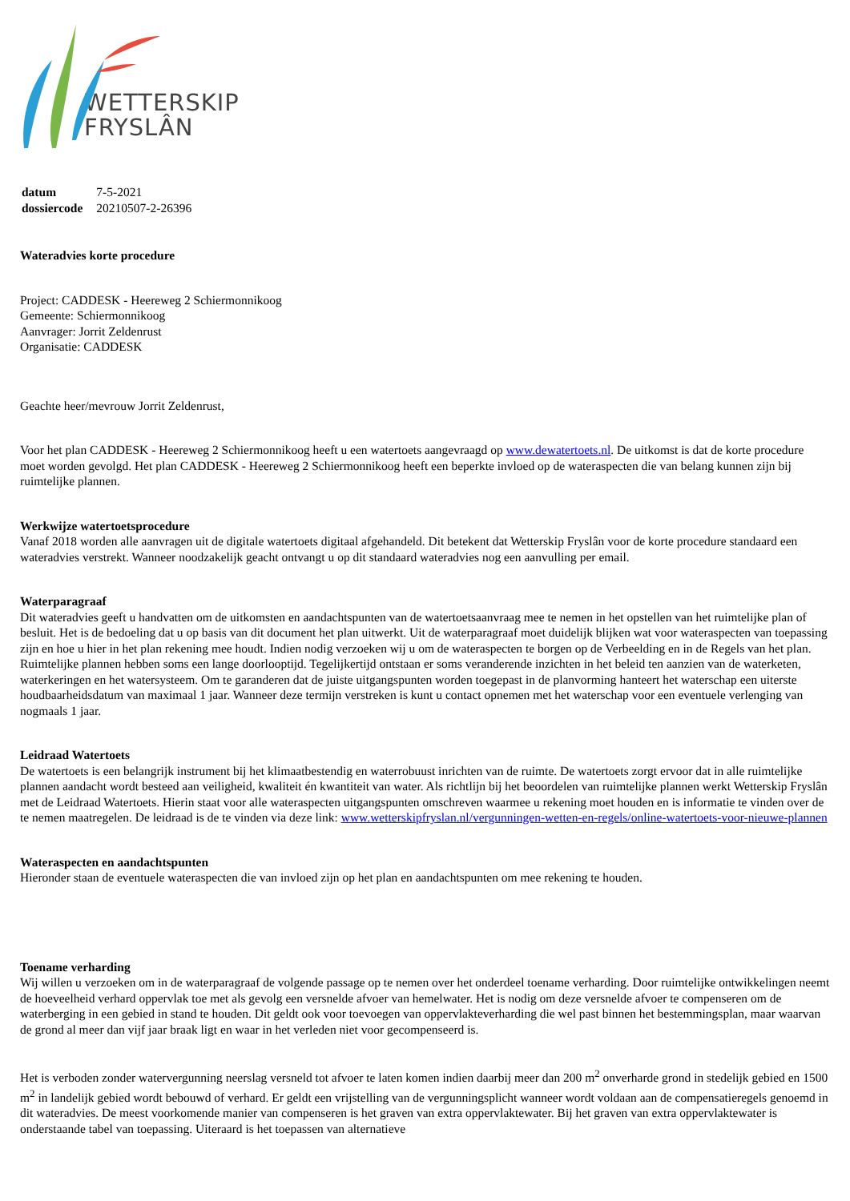WETTERSKIP
FRYSLÂN
| datum | 7-5-2021 |
| dossiercode | 20210507-2-26396 |
Wateradvies korte procedure
Project: CADDESK - Heereweg 2 Schiermonnikoog
Gemeente: Schiermonnikoog
Aanvrager: Jorrit Zeldenrust
Organisatie: CADDESK
Geachte heer/mevrouw Jorrit Zeldenrust,
Voor het plan CADDESK - Heereweg 2 Schiermonnikoog heeft u een watertoets aangevraagd op www.dewatertoets.nl. De uitkomst is dat de korte procedure moet worden gevolgd. Het plan CADDESK - Heereweg 2 Schiermonnikoog heeft een beperkte invloed op de wateraspecten die van belang kunnen zijn bij ruimtelijke plannen.
Werkwijze watertoetsprocedure
Vanaf 2018 worden alle aanvragen uit de digitale watertoets digitaal afgehandeld. Dit betekent dat Wetterskip Fryslân voor de korte procedure standaard een wateradvies verstrekt. Wanneer noodzakelijk geacht ontvangt u op dit standaard wateradvies nog een aanvulling per email.
Waterparagraaf
Dit wateradvies geeft u handvatten om de uitkomsten en aandachtspunten van de watertoetsaanvraag mee te nemen in het opstellen van het ruimtelijke plan of besluit. Het is de bedoeling dat u op basis van dit document het plan uitwerkt. Uit de waterparagraaf moet duidelijk blijken wat voor wateraspecten van toepassing zijn en hoe u hier in het plan rekening mee houdt. Indien nodig verzoeken wij u om de wateraspecten te borgen op de Verbeelding en in de Regels van het plan. Ruimtelijke plannen hebben soms een lange doorlooptijd. Tegelijkertijd ontstaan er soms veranderende inzichten in het beleid ten aanzien van de waterketen, waterkeringen en het watersysteem. Om te garanderen dat de juiste uitgangspunten worden toegepast in de planvorming hanteert het waterschap een uiterste houdbaarheidsdatum van maximaal 1 jaar. Wanneer deze termijn verstreken is kunt u contact opnemen met het waterschap voor een eventuele verlenging van nogmaals 1 jaar.
Leidraad Watertoets
De watertoets is een belangrijk instrument bij het klimaatbestendig en waterrobuust inrichten van de ruimte. De watertoets zorgt ervoor dat in alle ruimtelijke plannen aandacht wordt besteed aan veiligheid, kwaliteit én kwantiteit van water. Als richtlijn bij het beoordelen van ruimtelijke plannen werkt Wetterskip Fryslân met de Leidraad Watertoets. Hierin staat voor alle wateraspecten uitgangspunten omschreven waarmee u rekening moet houden en is informatie te vinden over de te nemen maatregelen. De leidraad is de te vinden via deze link: www.wetterskipfryslan.nl/vergunningen-wetten-en-regels/online-watertoets-voor-nieuwe-plannen
Wateraspecten en aandachtspunten
Hieronder staan de eventuele wateraspecten die van invloed zijn op het plan en aandachtspunten om mee rekening te houden.
Toename verharding
Wij willen u verzoeken om in de waterparagraaf de volgende passage op te nemen over het onderdeel toename verharding. Door ruimtelijke ontwikkelingen neemt de hoeveelheid verhard oppervlak toe met als gevolg een versnelde afvoer van hemelwater. Het is nodig om deze versnelde afvoer te compenseren om de waterberging in een gebied in stand te houden. Dit geldt ook voor toevoegen van oppervlakteverharding die wel past binnen het bestemmingsplan, maar waarvan de grond al meer dan vijf jaar braak ligt en waar in het verleden niet voor gecompenseerd is.
Het is verboden zonder watervergunning neerslag versneld tot afvoer te laten komen indien daarbij meer dan 200 m<sup>2</sup> onverharde grond in stedelijk gebied en 1500 m<sup>2</sup> in landelijk gebied wordt bebouwd of verhard. Er geldt een vrijstelling van de vergunningsplicht wanneer wordt voldaan aan de compensatieregels genoemd in dit wateradvies. De meest voorkomende manier van compenseren is het graven van extra oppervlaktewater. Bij het graven van extra oppervlaktewater is onderstaande tabel van toepassing. Uiteraard is het toepassen van alternatieve